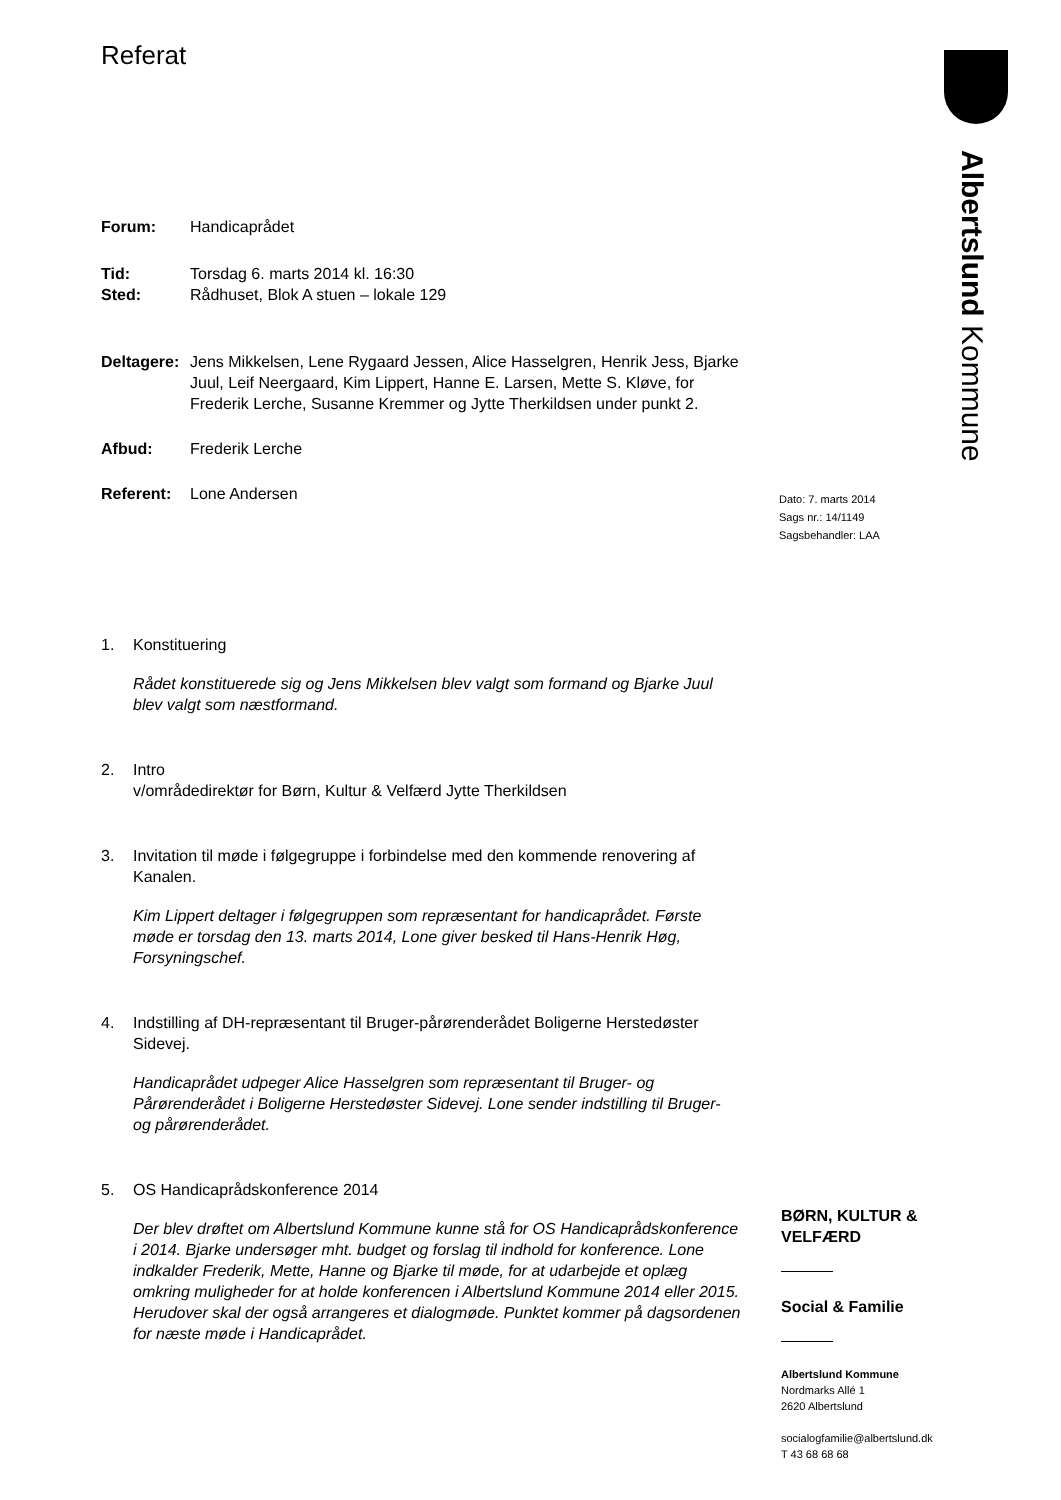Albertslund Kommune
Referat
Forum: Handicaprådet
Tid: Torsdag 6. marts 2014 kl. 16:30
Sted: Rådhuset, Blok A stuen – lokale 129
Deltagere: Jens Mikkelsen, Lene Rygaard Jessen, Alice Hasselgren, Henrik Jess, Bjarke Juul, Leif Neergaard, Kim Lippert, Hanne E. Larsen, Mette S. Kløve, for Frederik Lerche, Susanne Kremmer og Jytte Therkildsen under punkt 2.
Afbud: Frederik Lerche
Referent: Lone Andersen
1. Konstituering
Rådet konstituerede sig og Jens Mikkelsen blev valgt som formand og Bjarke Juul blev valgt som næstformand.
2. Intro
v/områdedirektør for Børn, Kultur & Velfærd Jytte Therkildsen
3. Invitation til møde i følgegruppe i forbindelse med den kommende renovering af Kanalen.
Kim Lippert deltager i følgegruppen som repræsentant for handicaprådet. Første møde er torsdag den 13. marts 2014, Lone giver besked til Hans-Henrik Høg, Forsyningschef.
4. Indstilling af DH-repræsentant til Bruger-pårørenderådet Boligerne Herstedøster Sidevej.
Handicaprådet udpeger Alice Hasselgren som repræsentant til Bruger- og Pårørenderådet i Boligerne Herstedøster Sidevej. Lone sender indstilling til Bruger- og pårørenderådet.
5. OS Handicaprådskonference 2014
Der blev drøftet om Albertslund Kommune kunne stå for OS Handicaprådskonference i 2014. Bjarke undersøger mht. budget og forslag til indhold for konference. Lone indkalder Frederik, Mette, Hanne og Bjarke til møde, for at udarbejde et oplæg omkring muligheder for at holde konferencen i Albertslund Kommune 2014 eller 2015. Herudover skal der også arrangeres et dialogmøde. Punktet kommer på dagsordenen for næste møde i Handicaprådet.
Dato: 7. marts 2014
Sags nr.: 14/1149
Sagsbehandler: LAA
BØRN, KULTUR & VELFÆRD
Social & Familie
Albertslund Kommune
Nordmarks Allé 1
2620 Albertslund
socialogfamilie@albertslund.dk
T 43 68 68 68